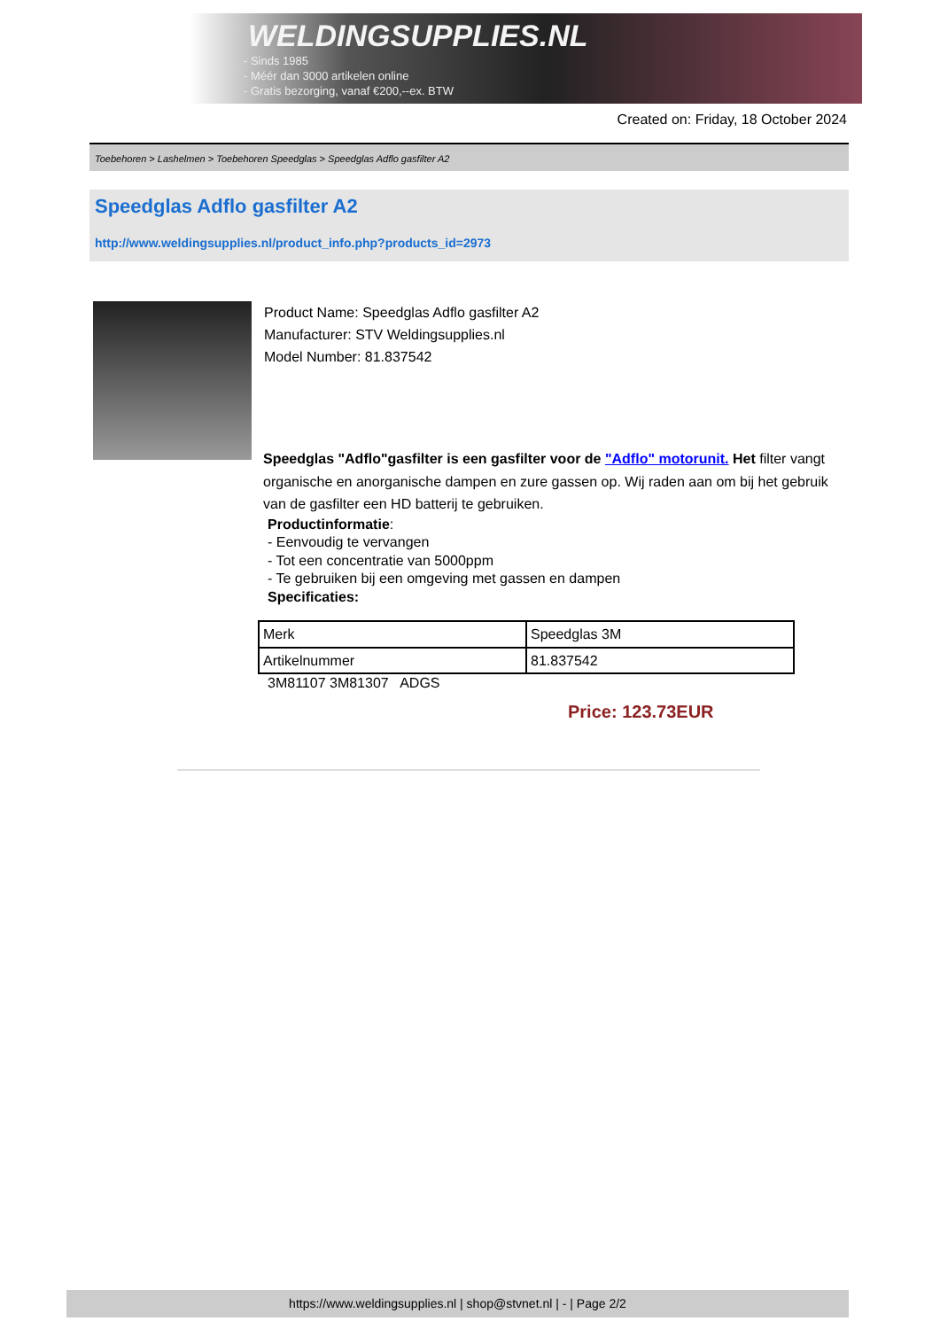WELDINGSUPPLIES.NL
- Sinds 1985
- Méér dan 3000 artikelen online
- Gratis bezorging, vanaf €200,--ex. BTW
Created on: Friday, 18 October 2024
Toebehoren > Lashelmen > Toebehoren Speedglas > Speedglas Adflo gasfilter A2
Speedglas Adflo gasfilter A2
http://www.weldingsupplies.nl/product_info.php?products_id=2973
Product Name: Speedglas Adflo gasfilter A2
Manufacturer: STV Weldingsupplies.nl
Model Number: 81.837542
Speedglas "Adflo"gasfilter is een gasfilter voor de "Adflo" motorunit. Het filter vangt organische en anorganische dampen en zure gassen op. Wij raden aan om bij het gebruik van de gasfilter een HD batterij te gebruiken.
Productinformatie:
- Eenvoudig te vervangen
- Tot een concentratie van 5000ppm
- Te gebruiken bij een omgeving met gassen en dampen
Specificaties:
| Merk | Speedglas 3M |
| Artikelnummer | 81.837542 |
3M81107 3M81307 ADGS
Price: 123.73EUR
https://www.weldingsupplies.nl | shop@stvnet.nl | - | Page 2/2